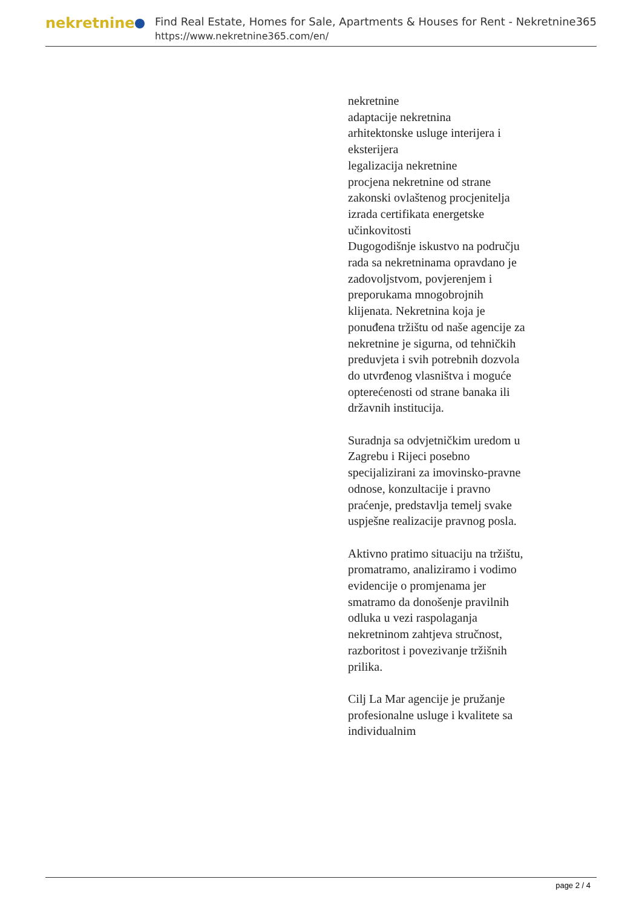nekretnine
Find Real Estate, Homes for Sale, Apartments & Houses for Rent - Nekretnine365
https://www.nekretnine365.com/en/
nekretnine
adaptacije nekretnina
arhitektonske usluge interijera i eksterijera
legalizacija nekretnine
procjena nekretnine od strane zakonski ovlaštenog procjenitelja
izrada certifikata energetske učinkovitosti
Dugogodišnje iskustvo na području rada sa nekretninama opravdano je zadovoljstvom, povjerenjem i preporukama mnogobrojnih klijenata. Nekretnina koja je ponuđena tržištu od naše agencije za nekretnine je sigurna, od tehničkih preduvjeta i svih potrebnih dozvola do utvrđenog vlasništva i moguće opterećenosti od strane banaka ili državnih institucija.
Suradnja sa odvjetničkim uredom u Zagrebu i Rijeci posebno specijalizirani za imovinsko-pravne odnose, konzultacije i pravno praćenje, predstavlja temelj svake uspješne realizacije pravnog posla.
Aktivno pratimo situaciju na tržištu, promatramo, analiziramo i vodimo evidencije o promjenama jer smatramo da donošenje pravilnih odluka u vezi raspolaganja nekretninom zahtjeva stručnost, razboritost i povezivanje tržišnih prilika.
Cilj La Mar agencije je pružanje profesionalne usluge i kvalitete sa individualnim
page 2 / 4